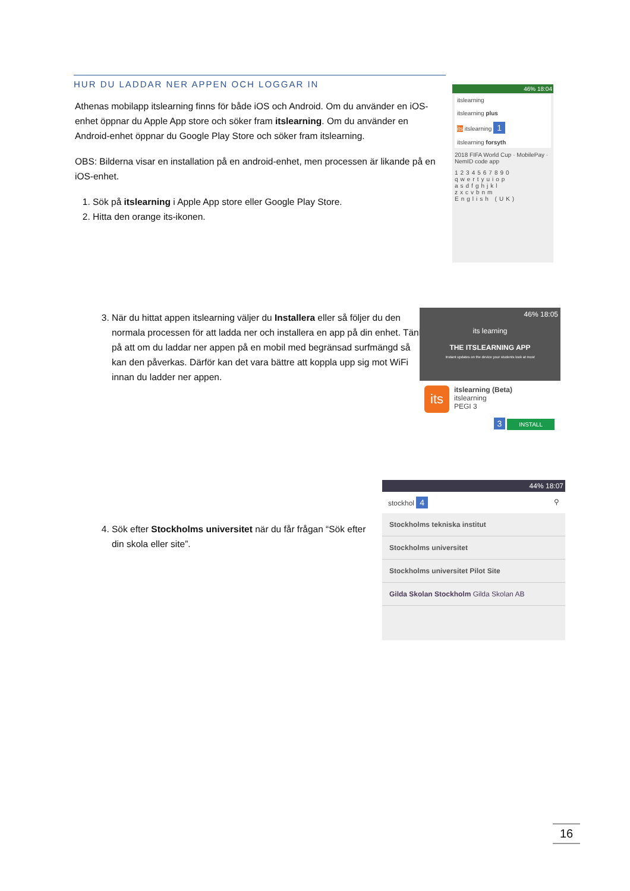HUR DU LADDAR NER APPEN OCH LOGGAR IN
Athenas mobilapp itslearning finns för både iOS och Android. Om du använder en iOS-enhet öppnar du Apple App store och söker fram itslearning. Om du använder en Android-enhet öppnar du Google Play Store och söker fram itslearning.
OBS: Bilderna visar en installation på en android-enhet, men processen är likande på en iOS-enhet.
1. Sök på itslearning i Apple App store eller Google Play Store.
2. Hitta den orange its-ikonen.
46% 18:04
itslearning
itslearning plus
its itslearning 1
itslearning forsyth
2018 FIFA World Cup · MobilePay · NemID code app
1234567890
qwertyuiop
asdfghjkl
zxcvbnm
English (UK)
3. När du hittat appen itslearning väljer du Installera eller så följer du den normala processen för att ladda ner och installera en app på din enhet. Tänk på att om du laddar ner appen på en mobil med begränsad surfmängd så kan den påverkas. Därför kan det vara bättre att koppla upp sig mot WiFi innan du ladder ner appen.
46% 18:05
its learning
THE ITSLEARNING APP
Instant updates on the device your students look at most
its itslearning (Beta)
itslearning
PEGI 3
3 INSTALL
4. Sök efter Stockholms universitet när du får frågan “Sök efter din skola eller site”.
44% 18:07
stockhol 4 ⚲
Stockholms tekniska institut
Stockholms universitet
Stockholms universitet Pilot Site
Gilda Skolan Stockholm Gilda Skolan AB
16